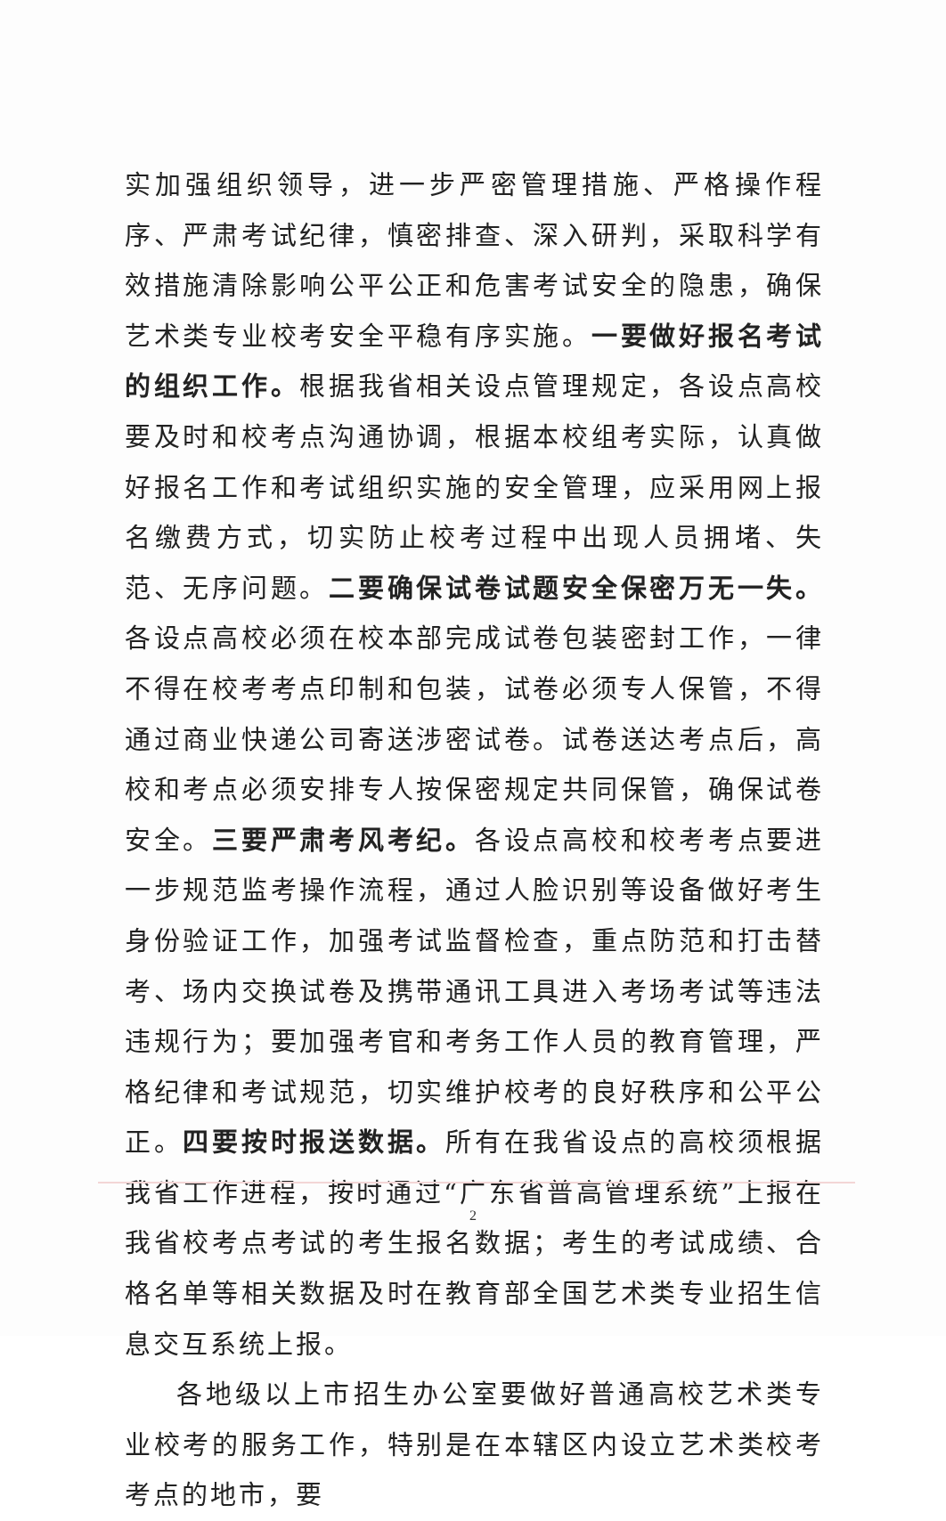实加强组织领导，进一步严密管理措施、严格操作程序、严肃考试纪律，慎密排查、深入研判，采取科学有效措施清除影响公平公正和危害考试安全的隐患，确保艺术类专业校考安全平稳有序实施。一要做好报名考试的组织工作。根据我省相关设点管理规定，各设点高校要及时和校考点沟通协调，根据本校组考实际，认真做好报名工作和考试组织实施的安全管理，应采用网上报名缴费方式，切实防止校考过程中出现人员拥堵、失范、无序问题。二要确保试卷试题安全保密万无一失。各设点高校必须在校本部完成试卷包装密封工作，一律不得在校考考点印制和包装，试卷必须专人保管，不得通过商业快递公司寄送涉密试卷。试卷送达考点后，高校和考点必须安排专人按保密规定共同保管，确保试卷安全。三要严肃考风考纪。各设点高校和校考考点要进一步规范监考操作流程，通过人脸识别等设备做好考生身份验证工作，加强考试监督检查，重点防范和打击替考、场内交换试卷及携带通讯工具进入考场考试等违法违规行为；要加强考官和考务工作人员的教育管理，严格纪律和考试规范，切实维护校考的良好秩序和公平公正。四要按时报送数据。所有在我省设点的高校须根据我省工作进程，按时通过“广东省普高管理系统”上报在我省校考点考试的考生报名数据；考生的考试成绩、合格名单等相关数据及时在教育部全国艺术类专业招生信息交互系统上报。
各地级以上市招生办公室要做好普通高校艺术类专业校考的服务工作，特别是在本辖区内设立艺术类校考考点的地市，要
2